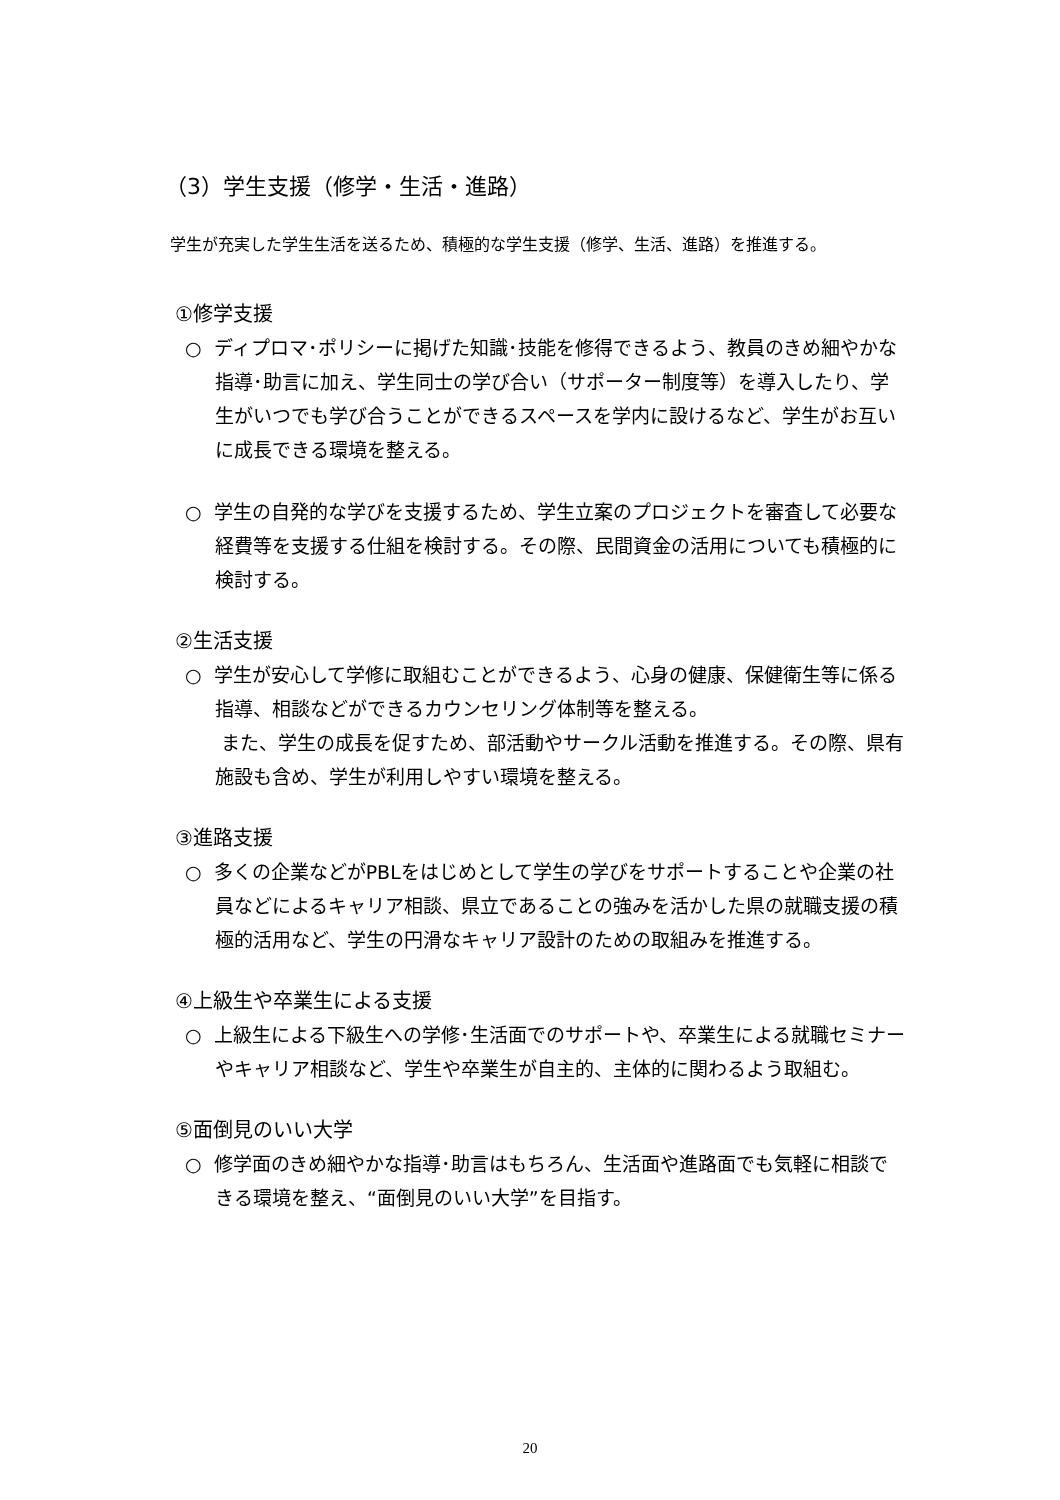（3）学生支援（修学・生活・進路）
学生が充実した学生生活を送るため、積極的な学生支援（修学、生活、進路）を推進する。
①修学支援
○ ディプロマ･ポリシーに掲げた知識･技能を修得できるよう、教員のきめ細やかな指導･助言に加え、学生同士の学び合い（サポーター制度等）を導入したり、学生がいつでも学び合うことができるスペースを学内に設けるなど、学生がお互いに成長できる環境を整える。
○ 学生の自発的な学びを支援するため、学生立案のプロジェクトを審査して必要な経費等を支援する仕組を検討する。その際、民間資金の活用についても積極的に検討する。
②生活支援
○ 学生が安心して学修に取組むことができるよう、心身の健康、保健衛生等に係る指導、相談などができるカウンセリング体制等を整える。
また、学生の成長を促すため、部活動やサークル活動を推進する。その際、県有施設も含め、学生が利用しやすい環境を整える。
③進路支援
○ 多くの企業などがPBLをはじめとして学生の学びをサポートすることや企業の社員などによるキャリア相談、県立であることの強みを活かした県の就職支援の積極的活用など、学生の円滑なキャリア設計のための取組みを推進する。
④上級生や卒業生による支援
○ 上級生による下級生への学修･生活面でのサポートや、卒業生による就職セミナーやキャリア相談など、学生や卒業生が自主的、主体的に関わるよう取組む。
⑤面倒見のいい大学
○ 修学面のきめ細やかな指導･助言はもちろん、生活面や進路面でも気軽に相談できる環境を整え、“面倒見のいい大学”を目指す。
20